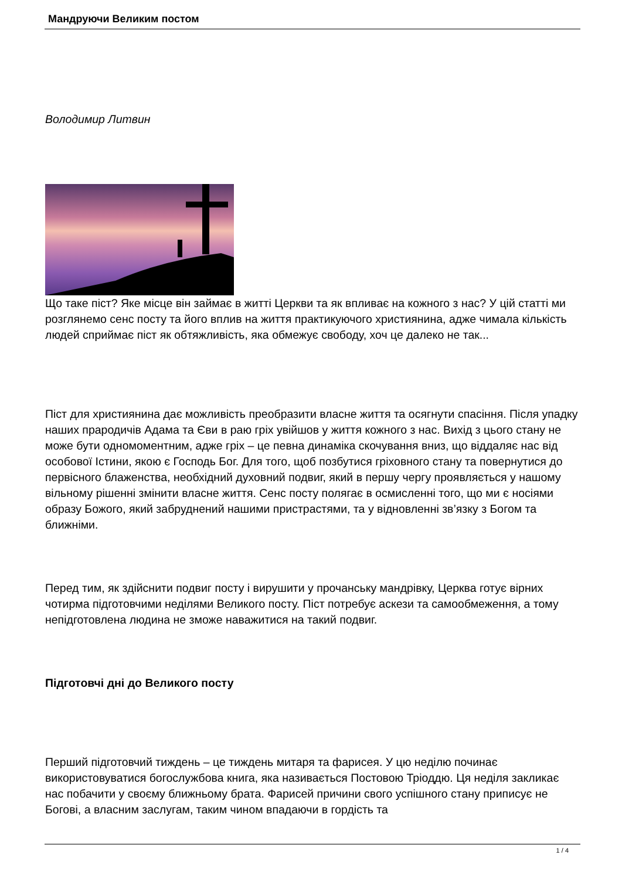Мандруючи Великим постом
Володимир Литвин
Що таке піст? Яке місце він займає в житті Церкви та як впливає на кожного з нас? У цій статті ми розглянемо сенс посту та його вплив на життя практикуючого християнина, адже чимала кількість людей сприймає піст як обтяжливість, яка обмежує свободу, хоч це далеко не так...
Піст для християнина дає можливість преобразити власне життя та осягнути спасіння. Після упадку наших прародичів Адама та Єви в раю гріх увійшов у життя кожного з нас. Вихід з цього стану не може бути одномоментним, адже гріх – це певна динаміка скочування вниз, що віддаляє нас від особової Істини, якою є Господь Бог. Для того, щоб позбутися гріховного стану та повернутися до первісного блаженства, необхідний духовний подвиг, який в першу чергу проявляється у нашому вільному рішенні змінити власне життя. Сенс посту полягає в осмисленні того, що ми є носіями образу Божого, який забруднений нашими пристрастями, та у відновленні зв’язку з Богом та ближніми.
Перед тим, як здійснити подвиг посту і вирушити у прочанську мандрівку, Церква готує вірних чотирма підготовчими неділями Великого посту. Піст потребує аскези та самообмеження, а тому непідготовлена людина не зможе наважитися на такий подвиг.
Підготовчі дні до Великого посту
Перший підготовчий тиждень – це тиждень митаря та фарисея. У цю неділю починає використовуватися богослужбова книга, яка називається Постовою Тріоддю. Ця неділя закликає нас побачити у своєму ближньому брата. Фарисей причини свого успішного стану приписує не Богові, а власним заслугам, таким чином впадаючи в гордість та
1 / 4